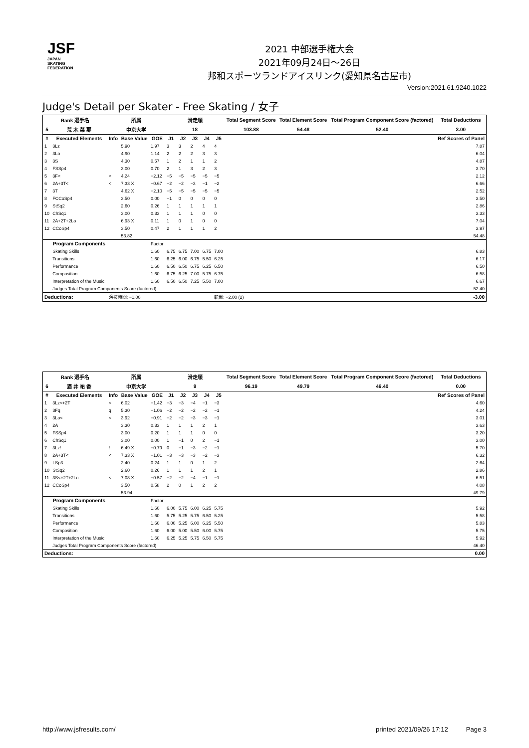JSF
JAPAN
SKATING
FEDERATION
2021 中部選手権大会
2021年09月24日～26日
邦和スポーツランドアイスリンク(愛知県名古屋市)
Version:2021.61.9240.1022
Judge's Detail per Skater - Free Skating / 女子
| Rank 選手名 | | 所属 | | | 滑走順 | | | | | Total Segment Score | Total Element Score | Total Program Component Score (factored) | Total Deductions |
| --- | --- | --- | --- | --- | --- | --- | --- | --- | --- | --- | --- | --- | --- |
| 5 | 荒 木 菜 那 | 中京大学 | | | 18 | | | | | 103.88 | 54.48 | 52.40 | 3.00 |
| # | Executed Elements | Info | Base Value | GOE | J1 | J2 | J3 | J4 | J5 | | | | Ref Scores of Panel |
| 1 | 3Lz | | 5.90 | 1.97 | 3 | 3 | 2 | 4 | 4 | | | | 7.87 |
| 2 | 3Lo | | 4.90 | 1.14 | 2 | 2 | 2 | 3 | 3 | | | | 6.04 |
| 3 | 3S | | 4.30 | 0.57 | 1 | 2 | 1 | 1 | 2 | | | | 4.87 |
| 4 | FSSp4 | | 3.00 | 0.70 | 2 | 1 | 3 | 2 | 3 | | | | 3.70 |
| 5 | 3F< | < | 4.24 | −2.12 | −5 | −5 | −5 | −5 | −5 | | | | 2.12 |
| 6 | 2A+3T< | < | 7.33 X | −0.67 | −2 | −2 | −3 | −1 | −2 | | | | 6.66 |
| 7 | 3T | | 4.62 X | −2.10 | −5 | −5 | −5 | −5 | −5 | | | | 2.52 |
| 8 | FCCoSp4 | | 3.50 | 0.00 | −1 | 0 | 0 | 0 | 0 | | | | 3.50 |
| 9 | StSq2 | | 2.60 | 0.26 | 1 | 1 | 1 | 1 | 1 | | | | 2.86 |
| 10 | ChSq1 | | 3.00 | 0.33 | 1 | 1 | 1 | 0 | 0 | | | | 3.33 |
| 11 | 2A+2T+2Lo | | 6.93 X | 0.11 | 1 | 0 | 1 | 0 | 0 | | | | 7.04 |
| 12 | CCoSp4 | | 3.50 | 0.47 | 2 | 1 | 1 | 1 | 2 | | | | 3.97 |
| | | | 53.82 | | | | | | | | | | 54.48 |
| | Program Components | | | Factor | | | | | | | | | |
| | Skating Skills | | | 1.60 | 6.75 | 6.75 | 7.00 | 6.75 | 7.00 | | | | 6.83 |
| | Transitions | | | 1.60 | 6.25 | 6.00 | 6.75 | 5.50 | 6.25 | | | | 6.17 |
| | Performance | | | 1.60 | 6.50 | 6.50 | 6.75 | 6.25 | 6.50 | | | | 6.50 |
| | Composition | | | 1.60 | 6.75 | 6.25 | 7.00 | 5.75 | 6.75 | | | | 6.58 |
| | Interpretation of the Music | | | 1.60 | 6.50 | 6.50 | 7.25 | 5.50 | 7.00 | | | | 6.67 |
| | Judges Total Program Components Score (factored) | | | | | | | | | | | | 52.40 |
| Deductions: | | 演技時間: −1.00 | | | | | | | 転倒: −2.00 (2) | | | | -3.00 |
| Rank 選手名 | | 所属 | | | 滑走順 | | | | | Total Segment Score | Total Element Score | Total Program Component Score (factored) | Total Deductions |
| --- | --- | --- | --- | --- | --- | --- | --- | --- | --- | --- | --- | --- | --- |
| 6 | 酒 井 祐 香 | 中京大学 | | | 9 | | | | | 96.19 | 49.79 | 46.40 | 0.00 |
| # | Executed Elements | Info | Base Value | GOE | J1 | J2 | J3 | J4 | J5 | | | | Ref Scores of Panel |
| 1 | 3Lz<+2T | < | 6.02 | −1.42 | −3 | −3 | −4 | −1 | −3 | | | | 4.60 |
| 2 | 3Fq | q | 5.30 | −1.06 | −2 | −2 | −2 | −2 | −1 | | | | 4.24 |
| 3 | 3Lo< | < | 3.92 | −0.91 | −2 | −2 | −3 | −3 | −1 | | | | 3.01 |
| 4 | 2A | | 3.30 | 0.33 | 1 | 1 | 1 | 2 | 1 | | | | 3.63 |
| 5 | FSSp4 | | 3.00 | 0.20 | 1 | 1 | 1 | 0 | 0 | | | | 3.20 |
| 6 | ChSq1 | | 3.00 | 0.00 | 1 | −1 | 0 | 2 | −1 | | | | 3.00 |
| 7 | 3Lz! | ! | 6.49 X | −0.79 | 0 | −1 | −3 | −2 | −1 | | | | 5.70 |
| 8 | 2A+3T< | < | 7.33 X | −1.01 | −3 | −3 | −3 | −2 | −3 | | | | 6.32 |
| 9 | LSp3 | | 2.40 | 0.24 | 1 | 1 | 0 | 1 | 2 | | | | 2.64 |
| 10 | StSq2 | | 2.60 | 0.26 | 1 | 1 | 1 | 2 | 1 | | | | 2.86 |
| 11 | 3S<+2T+2Lo | < | 7.08 X | −0.57 | −2 | −2 | −4 | −1 | −1 | | | | 6.51 |
| 12 | CCoSp4 | | 3.50 | 0.58 | 2 | 0 | 1 | 2 | 2 | | | | 4.08 |
| | | | 53.94 | | | | | | | | | | 49.79 |
| | Program Components | | | Factor | | | | | | | | | |
| | Skating Skills | | | 1.60 | 6.00 | 5.75 | 6.00 | 6.25 | 5.75 | | | | 5.92 |
| | Transitions | | | 1.60 | 5.75 | 5.25 | 5.75 | 6.50 | 5.25 | | | | 5.58 |
| | Performance | | | 1.60 | 6.00 | 5.25 | 6.00 | 6.25 | 5.50 | | | | 5.83 |
| | Composition | | | 1.60 | 6.00 | 5.00 | 5.50 | 6.00 | 5.75 | | | | 5.75 |
| | Interpretation of the Music | | | 1.60 | 6.25 | 5.25 | 5.75 | 6.50 | 5.75 | | | | 5.92 |
| | Judges Total Program Components Score (factored) | | | | | | | | | | | | 46.40 |
| Deductions: | | | | | | | | | | | | | 0.00 |
http://www.jsfresults.com/ printed 2021/09/26 17:12 Page 3